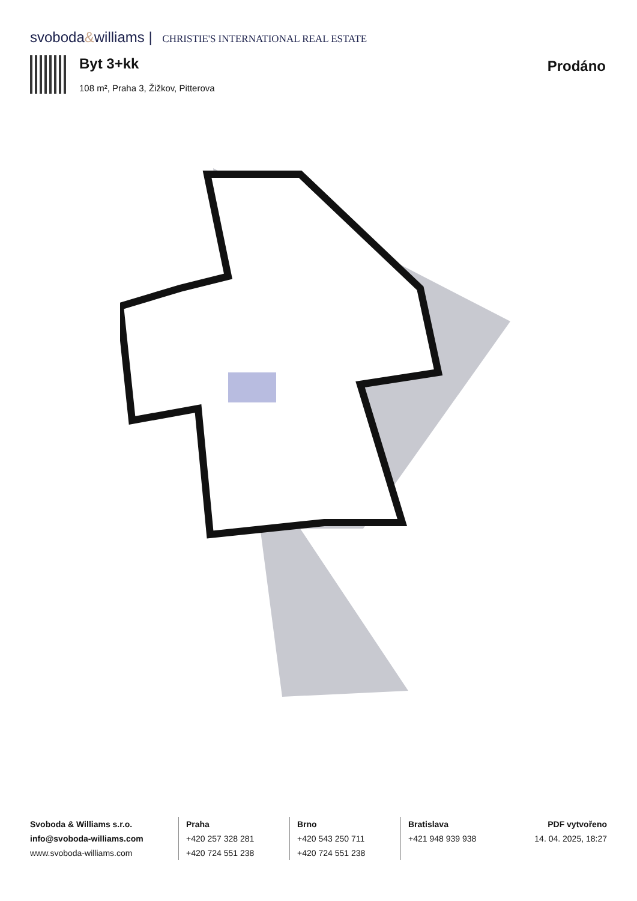svoboda&williams | CHRISTIE'S INTERNATIONAL REAL ESTATE
Byt 3+kk
108 m², Praha 3, Žižkov, Pitterova
Prodáno
Svoboda & Williams s.r.o.
info@svoboda-williams.com
www.svoboda-williams.com
Praha
+420 257 328 281
+420 724 551 238
Brno
+420 543 250 711
+420 724 551 238
Bratislava
+421 948 939 938
PDF vytvořeno
14. 04. 2025, 18:27